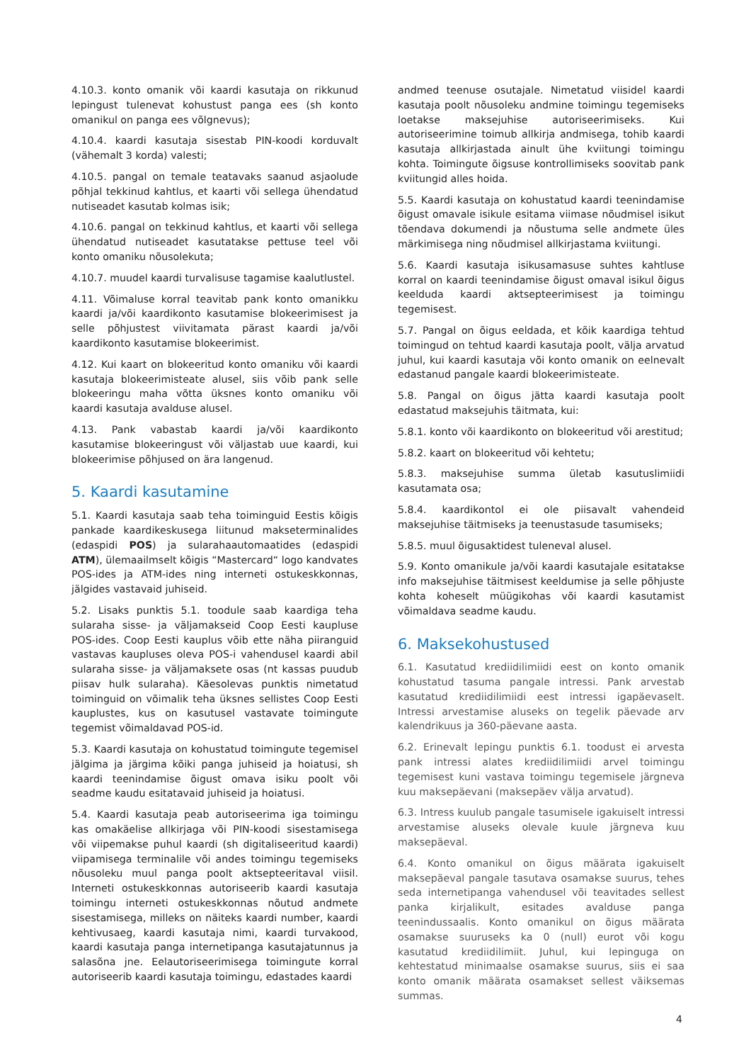4.10.3. konto omanik või kaardi kasutaja on rikkunud lepingust tulenevat kohustust panga ees (sh konto omanikul on panga ees võlgnevus);
4.10.4. kaardi kasutaja sisestab PIN-koodi korduvalt (vähemalt 3 korda) valesti;
4.10.5. pangal on temale teatavaks saanud asjaolude põhjal tekkinud kahtlus, et kaarti või sellega ühendatud nutiseadet kasutab kolmas isik;
4.10.6. pangal on tekkinud kahtlus, et kaarti või sellega ühendatud nutiseadet kasutatakse pettuse teel või konto omaniku nõusolekuta;
4.10.7. muudel kaardi turvalisuse tagamise kaalutlustel.
4.11. Võimaluse korral teavitab pank konto omanikku kaardi ja/või kaardikonto kasutamise blokeerimisest ja selle põhjustest viivitamata pärast kaardi ja/või kaardikonto kasutamise blokeerimist.
4.12. Kui kaart on blokeeritud konto omaniku või kaardi kasutaja blokeerimisteate alusel, siis võib pank selle blokeeringu maha võtta üksnes konto omaniku või kaardi kasutaja avalduse alusel.
4.13. Pank vabastab kaardi ja/või kaardikonto kasutamise blokeeringust või väljastab uue kaardi, kui blokeerimise põhjused on ära langenud.
5. Kaardi kasutamine
5.1. Kaardi kasutaja saab teha toiminguid Eestis kõigis pankade kaardikeskusega liitunud makseterminalides (edaspidi POS) ja sularahaautomaatides (edaspidi ATM), ülemaailmselt kõigis “Mastercard“ logo kandvates POS-ides ja ATM-ides ning interneti ostukeskkonnas, jälgides vastavaid juhiseid.
5.2. Lisaks punktis 5.1. toodule saab kaardiga teha sularaha sisse- ja väljamakseid Coop Eesti kaupluse POS-ides. Coop Eesti kauplus võib ette näha piiranguid vastavas kaupluses oleva POS-i vahendusel kaardi abil sularaha sisse- ja väljamaksete osas (nt kassas puudub piisav hulk sularaha). Käesolevas punktis nimetatud toiminguid on võimalik teha üksnes sellistes Coop Eesti kauplustes, kus on kasutusel vastavate toimingute tegemist võimaldavad POS-id.
5.3. Kaardi kasutaja on kohustatud toimingute tegemisel jälgima ja järgima kõiki panga juhiseid ja hoiatusi, sh kaardi teenindamise õigust omava isiku poolt või seadme kaudu esitatavaid juhiseid ja hoiatusi.
5.4. Kaardi kasutaja peab autoriseerima iga toimingu kas omakäelise allkirjaga või PIN-koodi sisestamisega või viipemakse puhul kaardi (sh digitaliseeritud kaardi) viipamisega terminalile või andes toimingu tegemiseks nõusoleku muul panga poolt aktsepteeritaval viisil. Interneti ostukeskkonnas autoriseerib kaardi kasutaja toimingu interneti ostukeskkonnas nõutud andmete sisestamisega, milleks on näiteks kaardi number, kaardi kehtivusaeg, kaardi kasutaja nimi, kaardi turvakood, kaardi kasutaja panga internetipanga kasutajatunnus ja salasõna jne. Eelautoriseerimisega toimingute korral autoriseerib kaardi kasutaja toimingu, edastades kaardi
andmed teenuse osutajale. Nimetatud viisidel kaardi kasutaja poolt nõusoleku andmine toimingu tegemiseks loetakse maksejuhise autoriseerimiseks. Kui autoriseerimine toimub allkirja andmisega, tohib kaardi kasutaja allkirjastada ainult ühe kviitungi toimingu kohta. Toimingute õigsuse kontrollimiseks soovitab pank kviitungid alles hoida.
5.5. Kaardi kasutaja on kohustatud kaardi teenindamise õigust omavale isikule esitama viimase nõudmisel isikut tõendava dokumendi ja nõustuma selle andmete üles märkimisega ning nõudmisel allkirjastama kviitungi.
5.6. Kaardi kasutaja isikusamasuse suhtes kahtluse korral on kaardi teenindamise õigust omaval isikul õigus keelduda kaardi aktsepteerimisest ja toimingu tegemisest.
5.7. Pangal on õigus eeldada, et kõik kaardiga tehtud toimingud on tehtud kaardi kasutaja poolt, välja arvatud juhul, kui kaardi kasutaja või konto omanik on eelnevalt edastanud pangale kaardi blokeerimisteate.
5.8. Pangal on õigus jätta kaardi kasutaja poolt edastatud maksejuhis täitmata, kui:
5.8.1. konto või kaardikonto on blokeeritud või arestitud;
5.8.2. kaart on blokeeritud või kehtetu;
5.8.3. maksejuhise summa ületab kasutuslimiidi kasutamata osa;
5.8.4. kaardikontol ei ole piisavalt vahendeid maksejuhise täitmiseks ja teenustasude tasumiseks;
5.8.5. muul õigusaktidest tuleneval alusel.
5.9. Konto omanikule ja/või kaardi kasutajale esitatakse info maksejuhise täitmisest keeldumise ja selle põhjuste kohta koheselt müügikohas või kaardi kasutamist võimaldava seadme kaudu.
6. Maksekohustused
6.1. Kasutatud krediidilimiidi eest on konto omanik kohustatud tasuma pangale intressi. Pank arvestab kasutatud krediidilimiidi eest intressi igapäevaselt. Intressi arvestamise aluseks on tegelik päevade arv kalendrikuus ja 360-päevane aasta.
6.2. Erinevalt lepingu punktis 6.1. toodust ei arvesta pank intressi alates krediidilimiidi arvel toimingu tegemisest kuni vastava toimingu tegemisele järgneva kuu maksepäevani (maksepäev välja arvatud).
6.3. Intress kuulub pangale tasumisele igakuiselt intressi arvestamise aluseks olevale kuule järgneva kuu maksepäeval.
6.4. Konto omanikul on õigus määrata igakuiselt maksepäeval pangale tasutava osamakse suurus, tehes seda internetipanga vahendusel või teavitades sellest panka kirjalikult, esitades avalduse panga teenindussaalis. Konto omanikul on õigus määrata osamakse suuruseks ka 0 (null) eurot või kogu kasutatud krediidilimiit. Juhul, kui lepinguga on kehtestatud minimaalse osamakse suurus, siis ei saa konto omanik määrata osamakset sellest väiksemas summas.
4